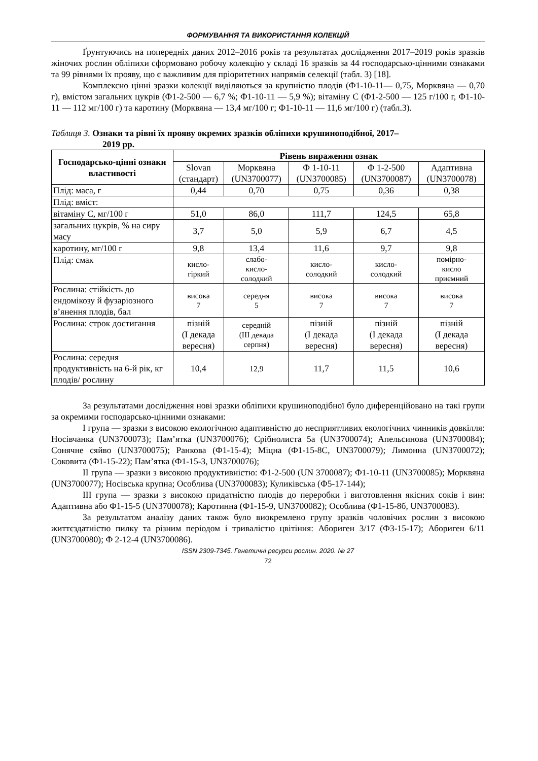ФОРМУВАННЯ ТА ВИКОРИСТАННЯ КОЛЕКЦІЙ
Ґрунтуючись на попередніх даних 2012–2016 років та результатах дослідження 2017–2019 років зразків жіночих рослин обліпихи сформовано робочу колекцію у складі 16 зразків за 44 господарсько-цінними ознаками та 99 рівнями їх прояву, що є важливим для пріоритетних напрямів селекції (табл. 3) [18].
Комплексно цінні зразки колекції виділяються за крупністю плодів (Ф1-10-11— 0,75, Морквяна — 0,70 г), вмістом загальних цукрів (Ф1-2-500 — 6,7 %; Ф1-10-11 — 5,9 %); вітаміну С (Ф1-2-500 — 125 г/100 г, Ф1-10-11 — 112 мг/100 г) та каротину (Морквяна — 13,4 мг/100 г; Ф1-10-11 — 11,6 мг/100 г) (табл.3).
Таблиця 3. Ознаки та рівні їх прояву окремих зразків обліпихи крушиноподібної, 2017–
2019 рр.
| Господарсько-цінні ознаки властивості | Рівень вираження ознак | | | | |
| --- | --- | --- | --- | --- | --- |
| | Slovan (стандарт) | Морквяна (UN3700077) | Ф 1-10-11 (UN3700085) | Ф 1-2-500 (UN3700087) | Адаптивна (UN3700078) |
| Плід: маса, г | 0,44 | 0,70 | 0,75 | 0,36 | 0,38 |
| Плід: вміст: | | | | | |
| вітаміну С, мг/100 г | 51,0 | 86,0 | 111,7 | 124,5 | 65,8 |
| загальних цукрів, % на сиру масу | 3,7 | 5,0 | 5,9 | 6,7 | 4,5 |
| каротину, мг/100 г | 9,8 | 13,4 | 11,6 | 9,7 | 9,8 |
| Плід: смак | кисло- гіркий | слабо- кисло- солодкий | кисло- солодкий | кисло- солодкий | помірно- кисло приємний |
| Рослина: стійкість до ендомікозу й фузаріозного в’янення плодів, бал | висока 7 | середня 5 | висока 7 | висока 7 | висока 7 |
| Рослина: строк достигання | пізній (І декада вересня) | середній (ІІІ декада серпня) | пізній (І декада вересня) | пізній (І декада вересня) | пізній (І декада вересня) |
| Рослина: середня продуктивність на 6-й рік, кг плодів/ рослину | 10,4 | 12,9 | 11,7 | 11,5 | 10,6 |
За результатами дослідження нові зразки обліпихи крушиноподібної було диференційовано на такі групи за окремими господарсько-цінними ознаками:
І група — зразки з високою екологічною адаптивністю до несприятливих екологічних чинників довкілля: Носівчанка (UN3700073); Пам’ятка (UN3700076); Срібнолиста 5а (UN3700074); Апельсинова (UN3700084); Сонячне сяйво (UN3700075); Ранкова (Ф1-15-4); Міцна (Ф1-15-8С, UN3700079); Лимонна (UN3700072); Соковита (Ф1-15-22); Пам’ятка (Ф1-15-3, UN3700076);
ІІ група — зразки з високою продуктивністю: Ф1-2-500 (UN 3700087); Ф1-10-11 (UN3700085); Морквяна (UN3700077); Носівська крупна; Особлива (UN3700083); Куликівська (Ф5-17-144);
ІІІ група — зразки з високою придатністю плодів до переробки і виготовлення якісних соків і вин: Адаптивна або Ф1-15-5 (UN3700078); Каротинна (Ф1-15-9, UN3700082); Особлива (Ф1-15-8б, UN3700083).
За результатом аналізу даних також було виокремлено групу зразків чоловічих рослин з високою життєздатністю пилку та різним періодом і тривалістю цвітіння: Абориген 3/17 (Ф3-15-17); Абориген 6/11 (UN3700080); Ф 2-12-4 (UN3700086).
ISSN 2309-7345. Генетичні ресурси рослин. 2020. № 27
72